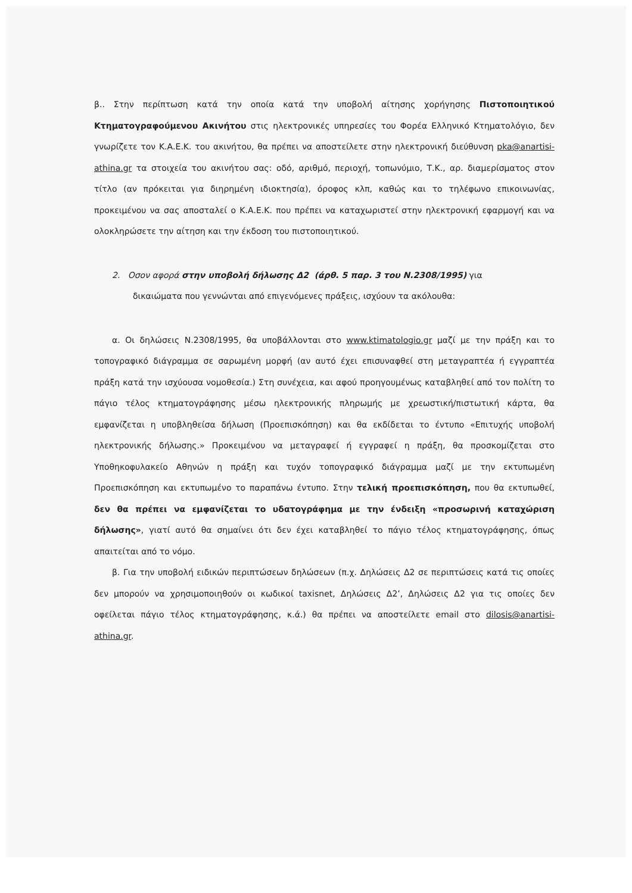β.. Στην περίπτωση κατά την οποία κατά την υποβολή αίτησης χορήγησης Πιστοποιητικού Κτηματογραφούμενου Ακινήτου στις ηλεκτρονικές υπηρεσίες του Φορέα Ελληνικό Κτηματολόγιο, δεν γνωρίζετε τον Κ.Α.Ε.Κ. του ακινήτου, θα πρέπει να αποστείλετε στην ηλεκτρονική διεύθυνση pka@anartisi-athina.gr τα στοιχεία του ακινήτου σας: οδό, αριθμό, περιοχή, τοπωνύμιο, Τ.Κ., αρ. διαμερίσματος στον τίτλο (αν πρόκειται για διηρημένη ιδιοκτησία), όροφος κλπ, καθώς και το τηλέφωνο επικοινωνίας, προκειμένου να σας αποσταλεί ο Κ.Α.Ε.Κ. που πρέπει να καταχωριστεί στην ηλεκτρονική εφαρμογή και να ολοκληρώσετε την αίτηση και την έκδοση του πιστοποιητικού.
2. Οσον αφορά στην υποβολή δήλωσης Δ2 (άρθ. 5 παρ. 3 του Ν.2308/1995) για
δικαιώματα που γεννώνται από επιγενόμενες πράξεις, ισχύουν τα ακόλουθα:
α. Οι δηλώσεις Ν.2308/1995, θα υποβάλλονται στο www.ktimatologio.gr μαζί με την πράξη και το τοπογραφικό διάγραμμα σε σαρωμένη μορφή (αν αυτό έχει επισυναφθεί στη μεταγραπτέα ή εγγραπτέα πράξη κατά την ισχύουσα νομοθεσία.) Στη συνέχεια, και αφού προηγουμένως καταβληθεί από τον πολίτη το πάγιο τέλος κτηματογράφησης μέσω ηλεκτρονικής πληρωμής με χρεωστική/πιστωτική κάρτα, θα εμφανίζεται η υποβληθείσα δήλωση (Προεπισκόπηση) και θα εκδίδεται το έντυπο «Επιτυχής υποβολή ηλεκτρονικής δήλωσης.» Προκειμένου να μεταγραφεί ή εγγραφεί η πράξη, θα προσκομίζεται στο Υποθηκοφυλακείο Αθηνών η πράξη και τυχόν τοπογραφικό διάγραμμα μαζί με την εκτυπωμένη Προεπισκόπηση και εκτυπωμένο το παραπάνω έντυπο. Στην τελική προεπισκόπηση, που θα εκτυπωθεί, δεν θα πρέπει να εμφανίζεται το υδατογράφημα με την ένδειξη «προσωρινή καταχώριση δήλωσης», γιατί αυτό θα σημαίνει ότι δεν έχει καταβληθεί το πάγιο τέλος κτηματογράφησης, όπως απαιτείται από το νόμο.
β. Για την υποβολή ειδικών περιπτώσεων δηλώσεων (π.χ. Δηλώσεις Δ2 σε περιπτώσεις κατά τις οποίες δεν μπορούν να χρησιμοποιηθούν οι κωδικοί taxisnet, Δηλώσεις Δ2’, Δηλώσεις Δ2 για τις οποίες δεν οφείλεται πάγιο τέλος κτηματογράφησης, κ.ά.) θα πρέπει να αποστείλετε email στο dilosis@anartisi-athina.gr.